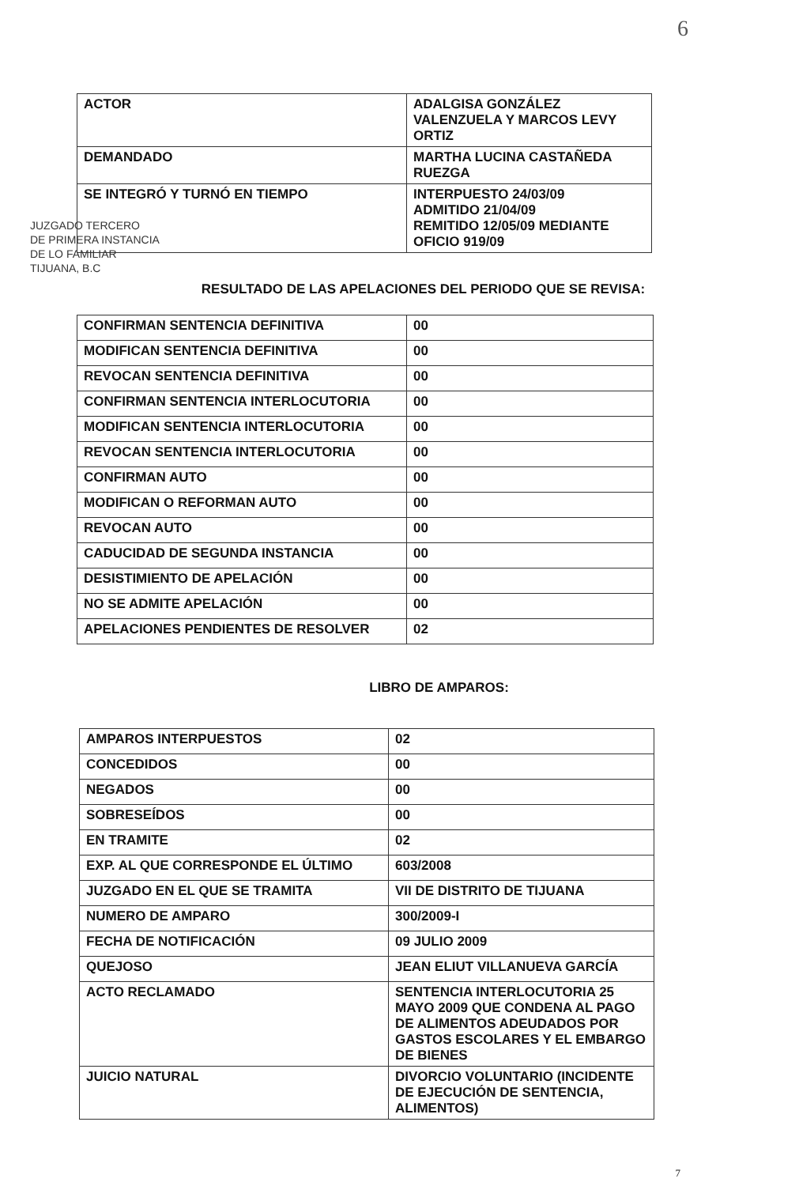6
| ACTOR | ADALGISA GONZÁLEZ VALENZUELA Y MARCOS LEVY ORTIZ |
| DEMANDADO | MARTHA LUCINA CASTAÑEDA RUEZGA |
| SE INTEGRÓ Y TURNÓ EN TIEMPO | INTERPUESTO 24/03/09 ADMITIDO 21/04/09 REMITIDO 12/05/09 MEDIANTE OFICIO 919/09 |
JUZGADO TERCERO
DE PRIMERA INSTANCIA
DE LO FAMILIAR
TIJUANA, B.C
RESULTADO DE LAS APELACIONES DEL PERIODO QUE SE REVISA:
| CONFIRMAN SENTENCIA DEFINITIVA | 00 |
| MODIFICAN SENTENCIA DEFINITIVA | 00 |
| REVOCAN SENTENCIA DEFINITIVA | 00 |
| CONFIRMAN SENTENCIA INTERLOCUTORIA | 00 |
| MODIFICAN SENTENCIA INTERLOCUTORIA | 00 |
| REVOCAN SENTENCIA INTERLOCUTORIA | 00 |
| CONFIRMAN AUTO | 00 |
| MODIFICAN O REFORMAN AUTO | 00 |
| REVOCAN AUTO | 00 |
| CADUCIDAD DE SEGUNDA INSTANCIA | 00 |
| DESISTIMIENTO DE APELACIÓN | 00 |
| NO SE ADMITE APELACIÓN | 00 |
| APELACIONES PENDIENTES DE RESOLVER | 02 |
LIBRO DE AMPAROS:
| AMPAROS INTERPUESTOS | 02 |
| CONCEDIDOS | 00 |
| NEGADOS | 00 |
| SOBRESEÍDOS | 00 |
| EN TRAMITE | 02 |
| EXP. AL QUE CORRESPONDE EL ÚLTIMO | 603/2008 |
| JUZGADO EN EL QUE SE TRAMITA | VII DE DISTRITO DE TIJUANA |
| NUMERO DE AMPARO | 300/2009-I |
| FECHA DE NOTIFICACIÓN | 09 JULIO 2009 |
| QUEJOSO | JEAN ELIUT VILLANUEVA GARCÍA |
| ACTO RECLAMADO | SENTENCIA INTERLOCUTORIA 25 MAYO 2009 QUE CONDENA AL PAGO DE ALIMENTOS ADEUDADOS POR GASTOS ESCOLARES Y EL EMBARGO DE BIENES |
| JUICIO NATURAL | DIVORCIO VOLUNTARIO (INCIDENTE DE EJECUCIÓN DE SENTENCIA, ALIMENTOS) |
7